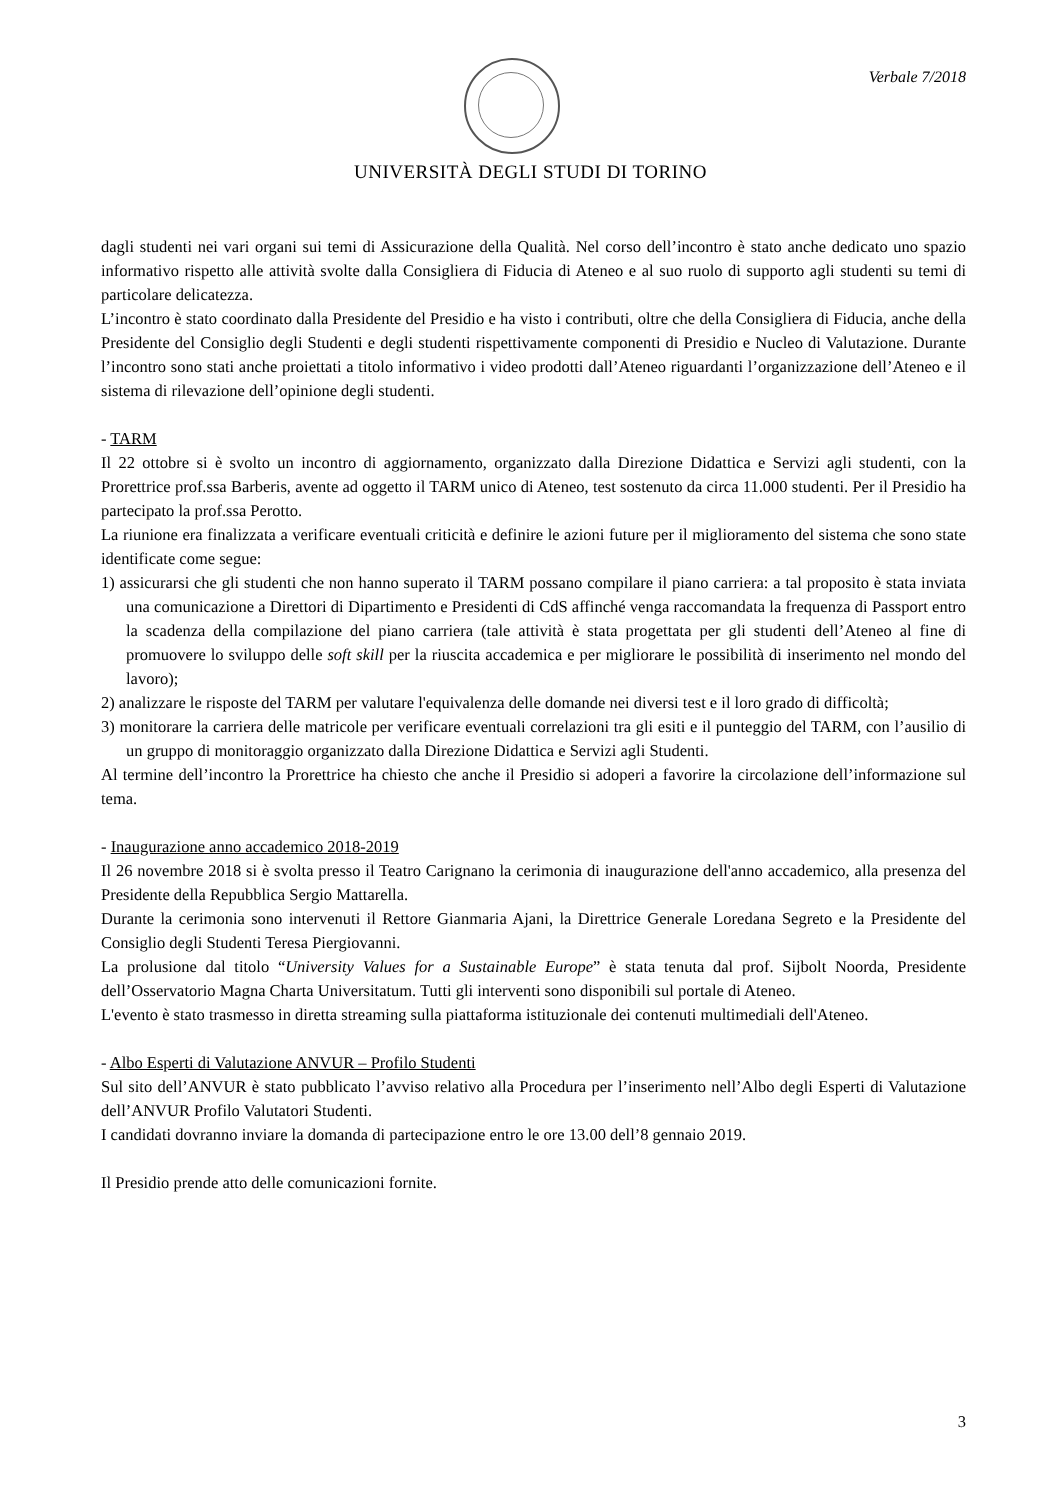Verbale 7/2018
UNIVERSITÀ DEGLI STUDI DI TORINO
dagli studenti nei vari organi sui temi di Assicurazione della Qualità. Nel corso dell’incontro è stato anche dedicato uno spazio informativo rispetto alle attività svolte dalla Consigliera di Fiducia di Ateneo e al suo ruolo di supporto agli studenti su temi di particolare delicatezza.
L’incontro è stato coordinato dalla Presidente del Presidio e ha visto i contributi, oltre che della Consigliera di Fiducia, anche della Presidente del Consiglio degli Studenti e degli studenti rispettivamente componenti di Presidio e Nucleo di Valutazione. Durante l’incontro sono stati anche proiettati a titolo informativo i video prodotti dall’Ateneo riguardanti l’organizzazione dell’Ateneo e il sistema di rilevazione dell’opinione degli studenti.
- TARM
Il 22 ottobre si è svolto un incontro di aggiornamento, organizzato dalla Direzione Didattica e Servizi agli studenti, con la Prorettrice prof.ssa Barberis, avente ad oggetto il TARM unico di Ateneo, test sostenuto da circa 11.000 studenti. Per il Presidio ha partecipato la prof.ssa Perotto.
La riunione era finalizzata a verificare eventuali criticità e definire le azioni future per il miglioramento del sistema che sono state identificate come segue:
1) assicurarsi che gli studenti che non hanno superato il TARM possano compilare il piano carriera: a tal proposito è stata inviata una comunicazione a Direttori di Dipartimento e Presidenti di CdS affinché venga raccomandata la frequenza di Passport entro la scadenza della compilazione del piano carriera (tale attività è stata progettata per gli studenti dell’Ateneo al fine di promuovere lo sviluppo delle soft skill per la riuscita accademica e per migliorare le possibilità di inserimento nel mondo del lavoro);
2) analizzare le risposte del TARM per valutare l'equivalenza delle domande nei diversi test e il loro grado di difficoltà;
3) monitorare la carriera delle matricole per verificare eventuali correlazioni tra gli esiti e il punteggio del TARM, con l’ausilio di un gruppo di monitoraggio organizzato dalla Direzione Didattica e Servizi agli Studenti.
Al termine dell’incontro la Prorettrice ha chiesto che anche il Presidio si adoperi a favorire la circolazione dell’informazione sul tema.
- Inaugurazione anno accademico 2018-2019
Il 26 novembre 2018 si è svolta presso il Teatro Carignano la cerimonia di inaugurazione dell'anno accademico, alla presenza del Presidente della Repubblica Sergio Mattarella.
Durante la cerimonia sono intervenuti il Rettore Gianmaria Ajani, la Direttrice Generale Loredana Segreto e la Presidente del Consiglio degli Studenti Teresa Piergiovanni.
La prolusione dal titolo “University Values for a Sustainable Europe” è stata tenuta dal prof. Sijbolt Noorda, Presidente dell’Osservatorio Magna Charta Universitatum. Tutti gli interventi sono disponibili sul portale di Ateneo.
L'evento è stato trasmesso in diretta streaming sulla piattaforma istituzionale dei contenuti multimediali dell'Ateneo.
- Albo Esperti di Valutazione ANVUR – Profilo Studenti
Sul sito dell’ANVUR è stato pubblicato l’avviso relativo alla Procedura per l’inserimento nell’Albo degli Esperti di Valutazione dell’ANVUR Profilo Valutatori Studenti.
I candidati dovranno inviare la domanda di partecipazione entro le ore 13.00 dell’8 gennaio 2019.
Il Presidio prende atto delle comunicazioni fornite.
3